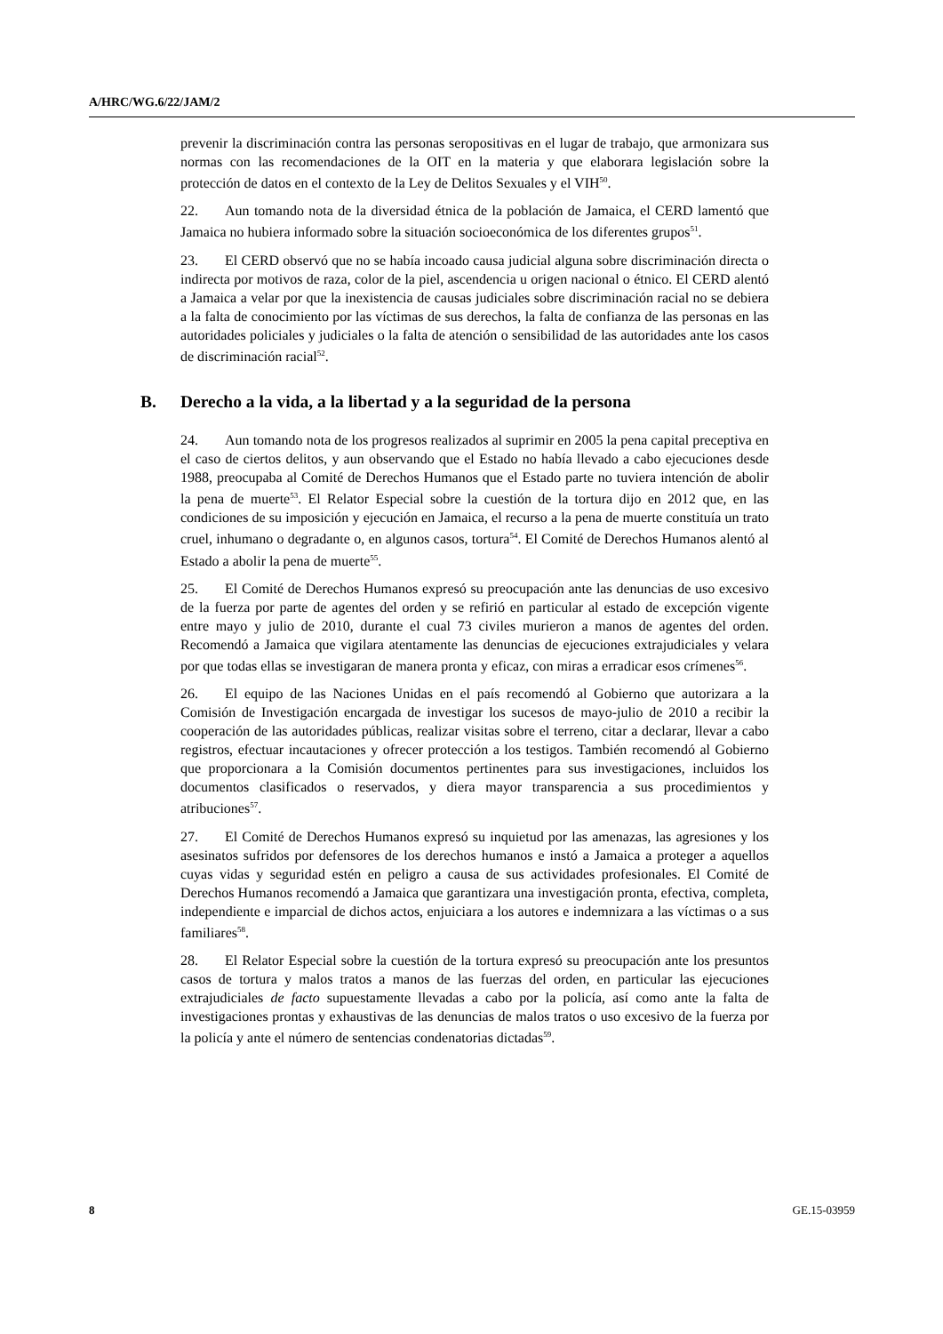A/HRC/WG.6/22/JAM/2
prevenir la discriminación contra las personas seropositivas en el lugar de trabajo, que armonizara sus normas con las recomendaciones de la OIT en la materia y que elaborara legislación sobre la protección de datos en el contexto de la Ley de Delitos Sexuales y el VIH<sup>50</sup>.
22. Aun tomando nota de la diversidad étnica de la población de Jamaica, el CERD lamentó que Jamaica no hubiera informado sobre la situación socioeconómica de los diferentes grupos<sup>51</sup>.
23. El CERD observó que no se había incoado causa judicial alguna sobre discriminación directa o indirecta por motivos de raza, color de la piel, ascendencia u origen nacional o étnico. El CERD alentó a Jamaica a velar por que la inexistencia de causas judiciales sobre discriminación racial no se debiera a la falta de conocimiento por las víctimas de sus derechos, la falta de confianza de las personas en las autoridades policiales y judiciales o la falta de atención o sensibilidad de las autoridades ante los casos de discriminación racial<sup>52</sup>.
B. Derecho a la vida, a la libertad y a la seguridad de la persona
24. Aun tomando nota de los progresos realizados al suprimir en 2005 la pena capital preceptiva en el caso de ciertos delitos, y aun observando que el Estado no había llevado a cabo ejecuciones desde 1988, preocupaba al Comité de Derechos Humanos que el Estado parte no tuviera intención de abolir la pena de muerte<sup>53</sup>. El Relator Especial sobre la cuestión de la tortura dijo en 2012 que, en las condiciones de su imposición y ejecución en Jamaica, el recurso a la pena de muerte constituía un trato cruel, inhumano o degradante o, en algunos casos, tortura<sup>54</sup>. El Comité de Derechos Humanos alentó al Estado a abolir la pena de muerte<sup>55</sup>.
25. El Comité de Derechos Humanos expresó su preocupación ante las denuncias de uso excesivo de la fuerza por parte de agentes del orden y se refirió en particular al estado de excepción vigente entre mayo y julio de 2010, durante el cual 73 civiles murieron a manos de agentes del orden. Recomendó a Jamaica que vigilara atentamente las denuncias de ejecuciones extrajudiciales y velara por que todas ellas se investigaran de manera pronta y eficaz, con miras a erradicar esos crímenes<sup>56</sup>.
26. El equipo de las Naciones Unidas en el país recomendó al Gobierno que autorizara a la Comisión de Investigación encargada de investigar los sucesos de mayo-julio de 2010 a recibir la cooperación de las autoridades públicas, realizar visitas sobre el terreno, citar a declarar, llevar a cabo registros, efectuar incautaciones y ofrecer protección a los testigos. También recomendó al Gobierno que proporcionara a la Comisión documentos pertinentes para sus investigaciones, incluidos los documentos clasificados o reservados, y diera mayor transparencia a sus procedimientos y atribuciones<sup>57</sup>.
27. El Comité de Derechos Humanos expresó su inquietud por las amenazas, las agresiones y los asesinatos sufridos por defensores de los derechos humanos e instó a Jamaica a proteger a aquellos cuyas vidas y seguridad estén en peligro a causa de sus actividades profesionales. El Comité de Derechos Humanos recomendó a Jamaica que garantizara una investigación pronta, efectiva, completa, independiente e imparcial de dichos actos, enjuiciara a los autores e indemnizara a las víctimas o a sus familiares<sup>58</sup>.
28. El Relator Especial sobre la cuestión de la tortura expresó su preocupación ante los presuntos casos de tortura y malos tratos a manos de las fuerzas del orden, en particular las ejecuciones extrajudiciales de facto supuestamente llevadas a cabo por la policía, así como ante la falta de investigaciones prontas y exhaustivas de las denuncias de malos tratos o uso excesivo de la fuerza por la policía y ante el número de sentencias condenatorias dictadas<sup>59</sup>.
8 GE.15-03959